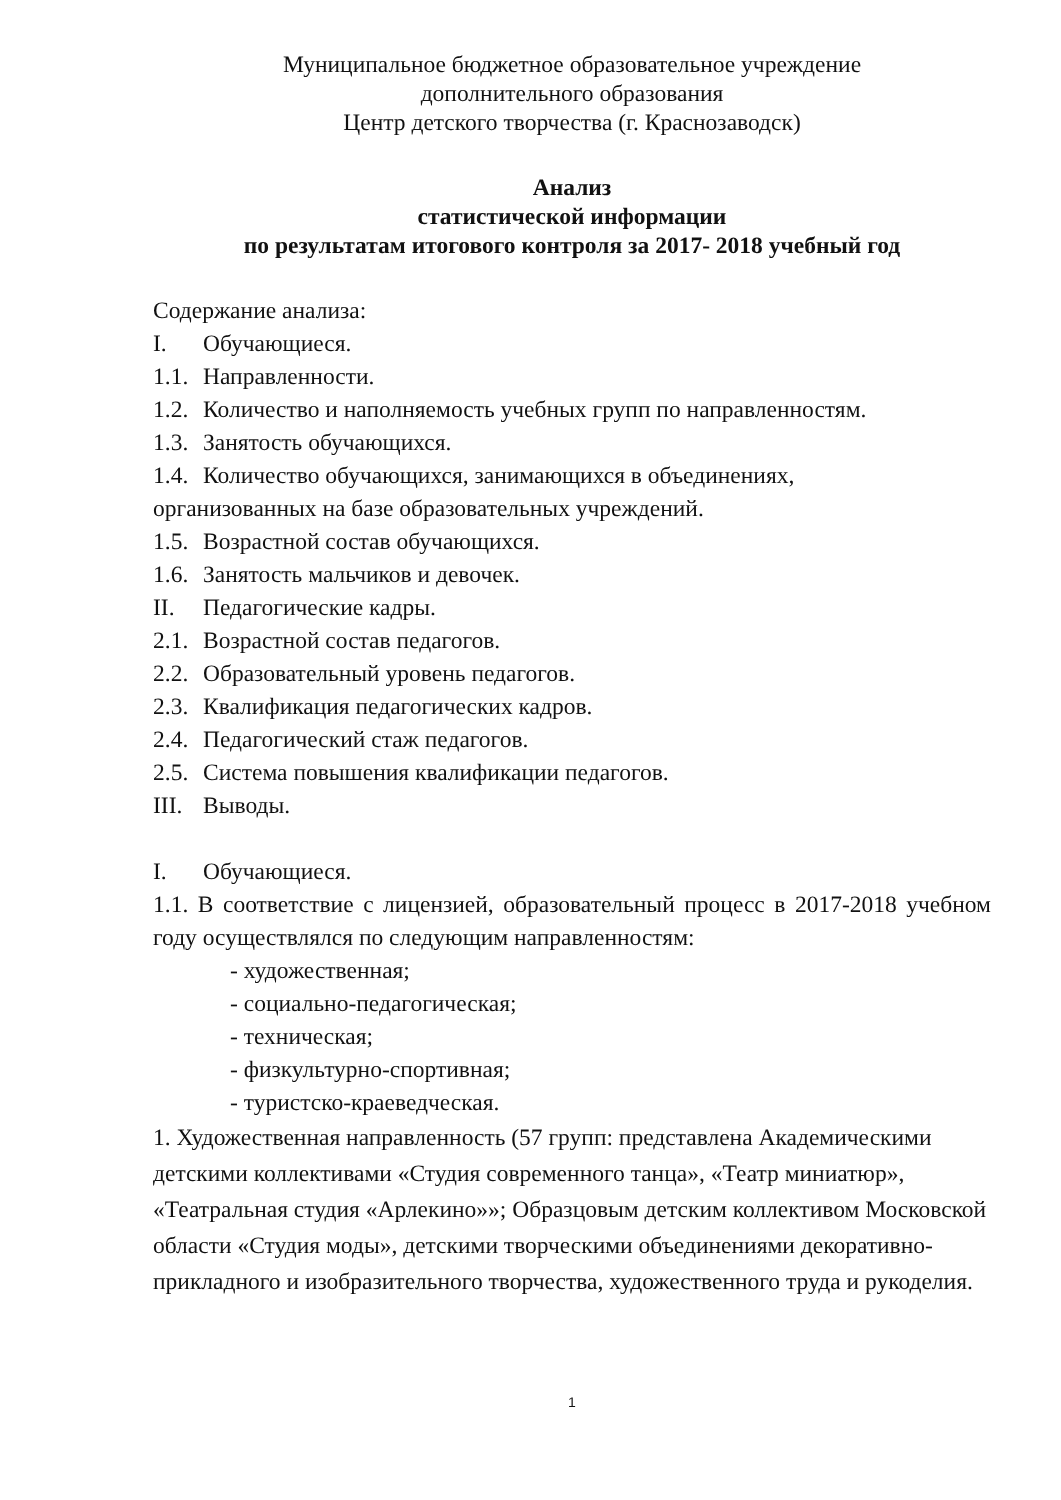Муниципальное бюджетное образовательное учреждение
дополнительного образования
Центр детского творчества (г. Краснозаводск)
Анализ
статистической информации
по результатам итогового контроля за 2017- 2018 учебный год
Содержание анализа:
I. Обучающиеся.
1.1. Направленности.
1.2. Количество и наполняемость учебных групп по направленностям.
1.3. Занятость обучающихся.
1.4. Количество обучающихся, занимающихся в объединениях,
организованных на базе образовательных учреждений.
1.5. Возрастной состав обучающихся.
1.6. Занятость мальчиков и девочек.
II. Педагогические кадры.
2.1. Возрастной состав педагогов.
2.2. Образовательный уровень педагогов.
2.3. Квалификация педагогических кадров.
2.4. Педагогический стаж педагогов.
2.5. Система повышения квалификации педагогов.
III. Выводы.
I. Обучающиеся.
1.1. В соответствие с лицензией, образовательный процесс в 2017-2018 учебном году осуществлялся по следующим направленностям:
- художественная;
- социально-педагогическая;
- техническая;
- физкультурно-спортивная;
- туристско-краеведческая.
1. Художественная направленность (57 групп: представлена Академическими детскими коллективами «Студия современного танца», «Театр миниатюр», «Театральная студия «Арлекино»»; Образцовым детским коллективом Московской области «Студия моды», детскими творческими объединениями декоративно-прикладного и изобразительного творчества, художественного труда и рукоделия.
1